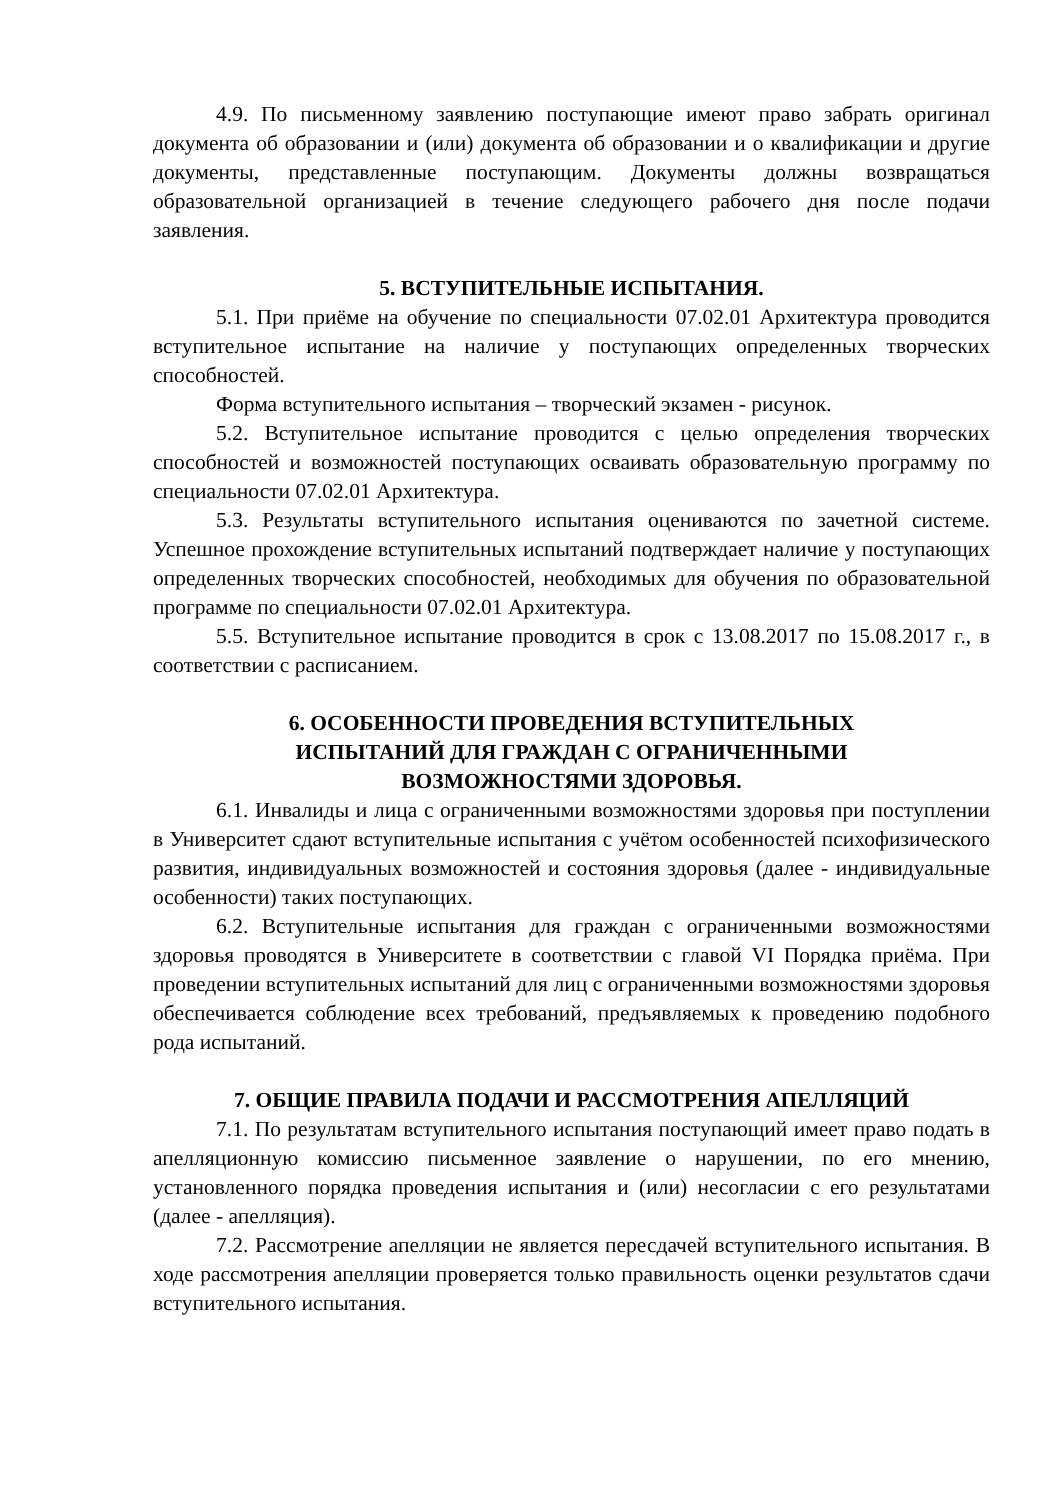4.9. По письменному заявлению поступающие имеют право забрать оригинал документа об образовании и (или) документа об образовании и о квалификации и другие документы, представленные поступающим. Документы должны возвращаться образовательной организацией в течение следующего рабочего дня после подачи заявления.
5. ВСТУПИТЕЛЬНЫЕ ИСПЫТАНИЯ.
5.1. При приёме на обучение по специальности 07.02.01 Архитектура проводится вступительное испытание на наличие у поступающих определенных творческих способностей.
Форма вступительного испытания – творческий экзамен - рисунок.
5.2. Вступительное испытание проводится с целью определения творческих способностей и возможностей поступающих осваивать образовательную программу по специальности 07.02.01 Архитектура.
5.3. Результаты вступительного испытания оцениваются по зачетной системе. Успешное прохождение вступительных испытаний подтверждает наличие у поступающих определенных творческих способностей, необходимых для обучения по образовательной программе по специальности 07.02.01 Архитектура.
5.5. Вступительное испытание проводится в срок с 13.08.2017 по 15.08.2017 г., в соответствии с расписанием.
6. ОСОБЕННОСТИ ПРОВЕДЕНИЯ ВСТУПИТЕЛЬНЫХ
ИСПЫТАНИЙ ДЛЯ ГРАЖДАН С ОГРАНИЧЕННЫМИ
ВОЗМОЖНОСТЯМИ ЗДОРОВЬЯ.
6.1. Инвалиды и лица с ограниченными возможностями здоровья при поступлении в Университет сдают вступительные испытания с учётом особенностей психофизического развития, индивидуальных возможностей и состояния здоровья (далее - индивидуальные особенности) таких поступающих.
6.2. Вступительные испытания для граждан с ограниченными возможностями здоровья проводятся в Университете в соответствии с главой VI Порядка приёма. При проведении вступительных испытаний для лиц с ограниченными возможностями здоровья обеспечивается соблюдение всех требований, предъявляемых к проведению подобного рода испытаний.
7. ОБЩИЕ ПРАВИЛА ПОДАЧИ И РАССМОТРЕНИЯ АПЕЛЛЯЦИЙ
7.1. По результатам вступительного испытания поступающий имеет право подать в апелляционную комиссию письменное заявление о нарушении, по его мнению, установленного порядка проведения испытания и (или) несогласии с его результатами (далее - апелляция).
7.2. Рассмотрение апелляции не является пересдачей вступительного испытания. В ходе рассмотрения апелляции проверяется только правильность оценки результатов сдачи вступительного испытания.